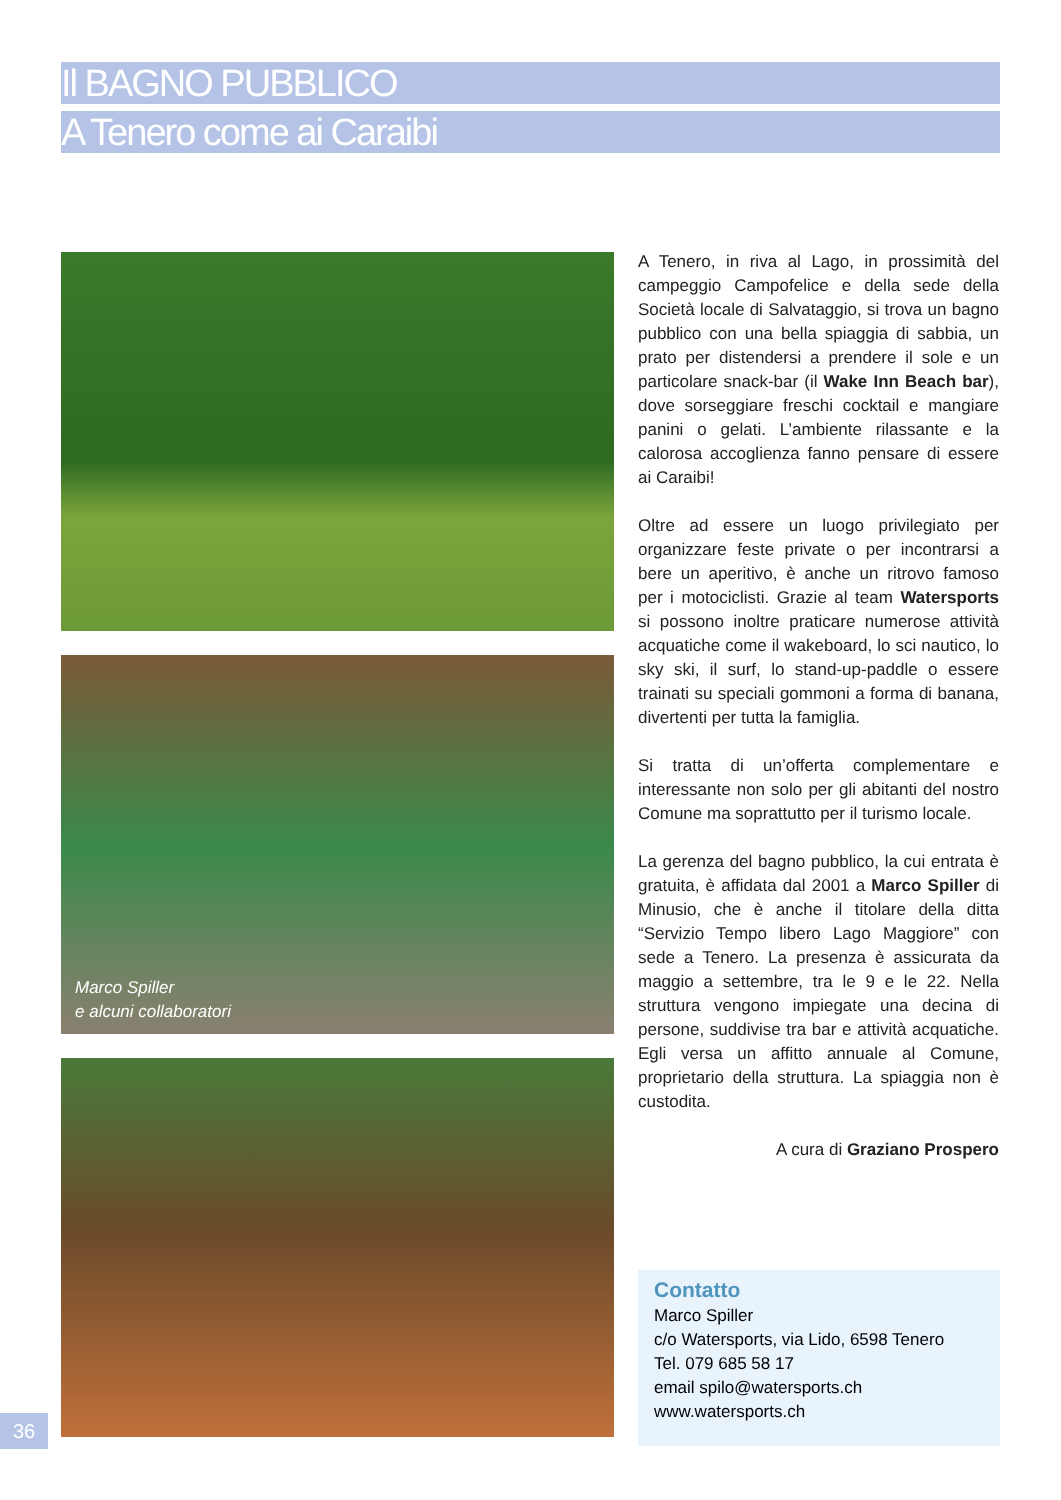Il BAGNO PUBBLICO
A Tenero come ai Caraibi
Marco Spiller
e alcuni collaboratori
A Tenero, in riva al Lago, in prossimità del campeggio Campofelice e della sede della Società locale di Salvataggio, si trova un bagno pubblico con una bella spiaggia di sabbia, un prato per distendersi a prendere il sole e un particolare snack-bar (il Wake Inn Beach bar), dove sorseggiare freschi cocktail e mangiare panini o gelati. L’ambiente rilassante e la calorosa accoglienza fanno pensare di essere ai Caraibi!
Oltre ad essere un luogo privilegiato per organizzare feste private o per incontrarsi a bere un aperitivo, è anche un ritrovo famoso per i motociclisti. Grazie al team Watersports si possono inoltre praticare numerose attività acquatiche come il wakeboard, lo sci nautico, lo sky ski, il surf, lo stand-up-paddle o essere trainati su speciali gommoni a forma di banana, divertenti per tutta la famiglia.
Si tratta di un’offerta complementare e interessante non solo per gli abitanti del nostro Comune ma soprattutto per il turismo locale.
La gerenza del bagno pubblico, la cui entrata è gratuita, è affidata dal 2001 a Marco Spiller di Minusio, che è anche il titolare della ditta “Servizio Tempo libero Lago Maggiore” con sede a Tenero. La presenza è assicurata da maggio a settembre, tra le 9 e le 22. Nella struttura vengono impiegate una decina di persone, suddivise tra bar e attività acquatiche. Egli versa un affitto annuale al Comune, proprietario della struttura. La spiaggia non è custodita.
A cura di Graziano Prospero
Contatto
Marco Spiller
c/o Watersports, via Lido, 6598 Tenero
Tel. 079 685 58 17
email spilo@watersports.ch
www.watersports.ch
36